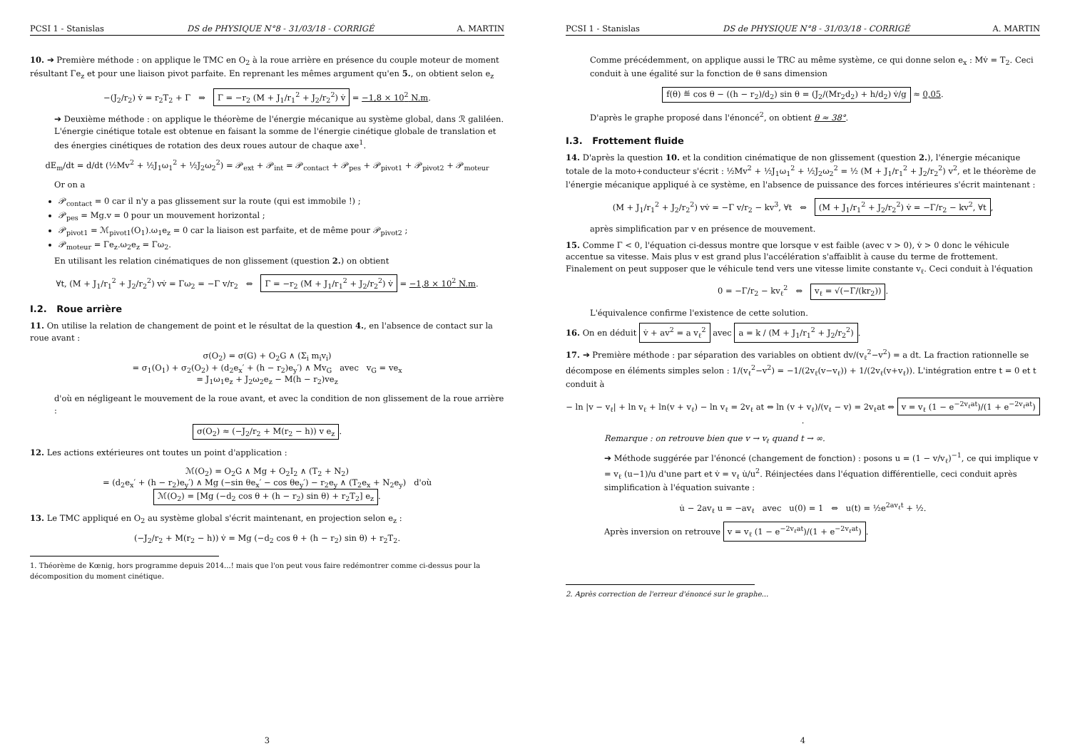PCSI 1 - Stanislas DS de PHYSIQUE N°8 - 31/03/18 - CORRIGÉ A. MARTIN
10. ➔ Première méthode : on applique le TMC en O<sub>2</sub> à la roue arrière en présence du couple moteur de moment résultant Γe<sub>z</sub> et pour une liaison pivot parfaite. En reprenant les mêmes argument qu'en 5., on obtient selon e<sub>z</sub>
−(J<sub>2</sub>/r<sub>2</sub>) v̇ = r<sub>2</sub>T<sub>2</sub> + Γ ⇒ Γ = −r<sub>2</sub> (M + J<sub>1</sub>/r<sub>1</sub><sup>2</sup> + J<sub>2</sub>/r<sub>2</sub><sup>2</sup>) v̇ = −1,8 × 10<sup>2</sup> N.m.
➔ Deuxième méthode : on applique le théorème de l'énergie mécanique au système global, dans ℛ galiléen. L'énergie cinétique totale est obtenue en faisant la somme de l'énergie cinétique globale de translation et des énergies cinétiques de rotation des deux roues autour de chaque axe<sup>1</sup>.
dE<sub>m</sub>/dt = d/dt (½Mv<sup>2</sup> + ½J<sub>1</sub>ω<sub>1</sub><sup>2</sup> + ½J<sub>2</sub>ω<sub>2</sub><sup>2</sup>) = 𝒫<sub>ext</sub> + 𝒫<sub>int</sub> = 𝒫<sub>contact</sub> + 𝒫<sub>pes</sub> + 𝒫<sub>pivot1</sub> + 𝒫<sub>pivot2</sub> + 𝒫<sub>moteur</sub>
Or on a
𝒫<sub>contact</sub> = 0 car il n'y a pas glissement sur la route (qui est immobile !) ;
𝒫<sub>pes</sub> = Mg.v = 0 pour un mouvement horizontal ;
𝒫<sub>pivot1</sub> = ℳ<sub>pivot1</sub>(O<sub>1</sub>).ω<sub>1</sub>e<sub>z</sub> = 0 car la liaison est parfaite, et de même pour 𝒫<sub>pivot2</sub> ;
𝒫<sub>moteur</sub> = Γe<sub>z</sub>.ω<sub>2</sub>e<sub>z</sub> = Γω<sub>2</sub>.
En utilisant les relation cinématiques de non glissement (question 2.) on obtient
∀t, (M + J<sub>1</sub>/r<sub>1</sub><sup>2</sup> + J<sub>2</sub>/r<sub>2</sub><sup>2</sup>) vv̇ = Γω<sub>2</sub> = −Γ v/r<sub>2</sub> ⇔ Γ = −r<sub>2</sub> (M + J<sub>1</sub>/r<sub>1</sub><sup>2</sup> + J<sub>2</sub>/r<sub>2</sub><sup>2</sup>) v̇ = −1,8 × 10<sup>2</sup> N.m.
I.2. Roue arrière
11. On utilise la relation de changement de point et le résultat de la question 4., en l'absence de contact sur la roue avant :
σ(O<sub>2</sub>) = σ(G) + O<sub>2</sub>G ∧ (Σ<sub>i</sub> m<sub>i</sub>v<sub>i</sub>)
= σ<sub>1</sub>(O<sub>1</sub>) + σ<sub>2</sub>(O<sub>2</sub>) + (d<sub>2</sub>e<sub>x</sub>′ + (h − r<sub>2</sub>)e<sub>y</sub>′) ∧ Mv<sub>G</sub> avec v<sub>G</sub> = ve<sub>x</sub>
= J<sub>1</sub>ω<sub>1</sub>e<sub>z</sub> + J<sub>2</sub>ω<sub>2</sub>e<sub>z</sub> − M(h − r<sub>2</sub>)ve<sub>z</sub>
d'où en négligeant le mouvement de la roue avant, et avec la condition de non glissement de la roue arrière :
σ(O<sub>2</sub>) ≈ (−J<sub>2</sub>/r<sub>2</sub> + M(r<sub>2</sub> − h)) v e<sub>z</sub>.
12. Les actions extérieures ont toutes un point d'application :
ℳ(O<sub>2</sub>) = O<sub>2</sub>G ∧ Mg + O<sub>2</sub>I<sub>2</sub> ∧ (T<sub>2</sub> + N<sub>2</sub>)
= (d<sub>2</sub>e<sub>x</sub>′ + (h − r<sub>2</sub>)e<sub>y</sub>′) ∧ Mg (−sin θe<sub>x</sub>′ − cos θe<sub>y</sub>′) − r<sub>2</sub>e<sub>y</sub> ∧ (T<sub>2</sub>e<sub>x</sub> + N<sub>2</sub>e<sub>y</sub>) d'où
ℳ(O<sub>2</sub>) = [Mg (−d<sub>2</sub> cos θ + (h − r<sub>2</sub>) sin θ) + r<sub>2</sub>T<sub>2</sub>] e<sub>z</sub>.
13. Le TMC appliqué en O<sub>2</sub> au système global s'écrit maintenant, en projection selon e<sub>z</sub> :
(−J<sub>2</sub>/r<sub>2</sub> + M(r<sub>2</sub> − h)) v̇ = Mg (−d<sub>2</sub> cos θ + (h − r<sub>2</sub>) sin θ) + r<sub>2</sub>T<sub>2</sub>.
1. Théorème de Kœnig, hors programme depuis 2014...! mais que l'on peut vous faire redémontrer comme ci-dessus pour la décomposition du moment cinétique.
3
PCSI 1 - Stanislas DS de PHYSIQUE N°8 - 31/03/18 - CORRIGÉ A. MARTIN
Comme précédemment, on applique aussi le TRC au même système, ce qui donne selon e<sub>x</sub> : Mv̇ = T<sub>2</sub>. Ceci conduit à une égalité sur la fonction de θ sans dimension
f(θ) ≝ cos θ − ((h − r<sub>2</sub>)/d<sub>2</sub>) sin θ = (J<sub>2</sub>/(Mr<sub>2</sub>d<sub>2</sub>) + h/d<sub>2</sub>) v̇/g ≈ 0,05.
D'après le graphe proposé dans l'énoncé<sup>2</sup>, on obtient θ ≈ 38°.
I.3. Frottement fluide
14. D'après la question 10. et la condition cinématique de non glissement (question 2.), l'énergie mécanique totale de la moto+conducteur s'écrit : ½Mv<sup>2</sup> + ½J<sub>1</sub>ω<sub>1</sub><sup>2</sup> + ½J<sub>2</sub>ω<sub>2</sub><sup>2</sup> = ½ (M + J<sub>1</sub>/r<sub>1</sub><sup>2</sup> + J<sub>2</sub>/r<sub>2</sub><sup>2</sup>) v<sup>2</sup>, et le théorème de l'énergie mécanique appliqué à ce système, en l'absence de puissance des forces intérieures s'écrit maintenant :
(M + J<sub>1</sub>/r<sub>1</sub><sup>2</sup> + J<sub>2</sub>/r<sub>2</sub><sup>2</sup>) vv̇ = −Γ v/r<sub>2</sub> − kv<sup>3</sup>, ∀t ⇔ (M + J<sub>1</sub>/r<sub>1</sub><sup>2</sup> + J<sub>2</sub>/r<sub>2</sub><sup>2</sup>) v̇ = −Γ/r<sub>2</sub> − kv<sup>2</sup>, ∀t,
après simplification par v en présence de mouvement.
15. Comme Γ < 0, l'équation ci-dessus montre que lorsque v est faible (avec v > 0), v̇ > 0 donc le véhicule accentue sa vitesse. Mais plus v est grand plus l'accélération s'affaiblit à cause du terme de frottement. Finalement on peut supposer que le véhicule tend vers une vitesse limite constante v<sub>ℓ</sub>. Ceci conduit à l'équation
0 = −Γ/r<sub>2</sub> − kv<sub>ℓ</sub><sup>2</sup> ⇔ v<sub>ℓ</sub> = √(−Γ/(kr<sub>2</sub>)).
L'équivalence confirme l'existence de cette solution.
16. On en déduit v̇ + av<sup>2</sup> = a v<sub>ℓ</sub><sup>2</sup> avec a = k / (M + J<sub>1</sub>/r<sub>1</sub><sup>2</sup> + J<sub>2</sub>/r<sub>2</sub><sup>2</sup>).
17. ➔ Première méthode : par séparation des variables on obtient dv/(v<sub>ℓ</sub><sup>2</sup>−v<sup>2</sup>) = a dt. La fraction rationnelle se décompose en éléments simples selon : 1/(v<sub>ℓ</sub><sup>2</sup>−v<sup>2</sup>) = −1/(2v<sub>ℓ</sub>(v−v<sub>ℓ</sub>)) + 1/(2v<sub>ℓ</sub>(v+v<sub>ℓ</sub>)). L'intégration entre t = 0 et t conduit à
− ln |v − v<sub>ℓ</sub>| + ln v<sub>ℓ</sub> + ln(v + v<sub>ℓ</sub>) − ln v<sub>ℓ</sub> = 2v<sub>ℓ</sub> at ⇔ ln (v + v<sub>ℓ</sub>)/(v<sub>ℓ</sub> − v) = 2v<sub>ℓ</sub>at ⇔ v = v<sub>ℓ</sub> (1 − e<sup>−2v<sub>ℓ</sub>at</sup>)/(1 + e<sup>−2v<sub>ℓ</sub>at</sup>).
Remarque : on retrouve bien que v → v<sub>ℓ</sub> quand t → ∞.
➔ Méthode suggérée par l'énoncé (changement de fonction) : posons u = (1 − v/v<sub>ℓ</sub>)<sup>−1</sup>, ce qui implique v = v<sub>ℓ</sub> (u−1)/u d'une part et v̇ = v<sub>ℓ</sub> u̇/u<sup>2</sup>. Réinjectées dans l'équation différentielle, ceci conduit après simplification à l'équation suivante :
u̇ − 2av<sub>ℓ</sub> u = −av<sub>ℓ</sub> avec u(0) = 1 ⇔ u(t) = ½e<sup>2av<sub>ℓ</sub>t</sup> + ½.
Après inversion on retrouve v = v<sub>ℓ</sub> (1 − e<sup>−2v<sub>ℓ</sub>at</sup>)/(1 + e<sup>−2v<sub>ℓ</sub>at</sup>).
2. Après correction de l'erreur d'énoncé sur le graphe...
4